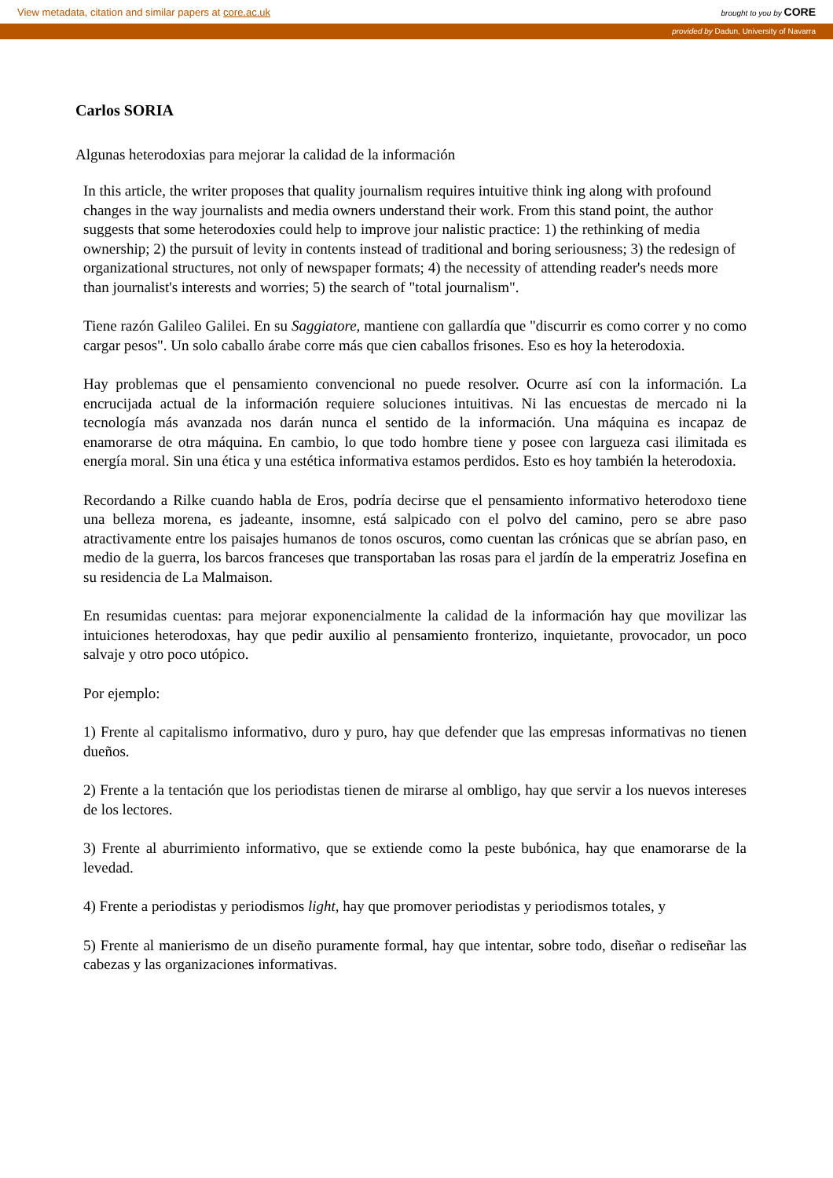View metadata, citation and similar papers at core.ac.uk brought to you by CORE
provided by Dadun, University of Navarra
Carlos SORIA
Algunas heterodoxias para mejorar la calidad de la información
In this article, the writer proposes that quality journalism requires intuitive think ing along with profound changes in the way journalists and media owners understand their work. From this stand point, the author suggests that some heterodoxies could help to improve jour nalistic practice: 1) the rethinking of media ownership; 2) the pursuit of levity in contents instead of traditional and boring seriousness; 3) the redesign of organizational structures, not only of newspaper formats; 4) the necessity of attending reader's needs more than journalist's interests and worries; 5) the search of "total journalism".
Tiene razón Galileo Galilei. En su Saggiatore, mantiene con gallardía que "discurrir es como correr y no como cargar pesos". Un solo caballo árabe corre más que cien caballos frisones. Eso es hoy la heterodoxia.
Hay problemas que el pensamiento convencional no puede resolver. Ocurre así con la información. La encrucijada actual de la información requiere soluciones intuitivas. Ni las encuestas de mercado ni la tecnología más avanzada nos darán nunca el sentido de la información. Una máquina es incapaz de enamorarse de otra máquina. En cambio, lo que todo hombre tiene y posee con largueza casi ilimitada es energía moral. Sin una ética y una estética informativa estamos perdidos. Esto es hoy también la heterodoxia.
Recordando a Rilke cuando habla de Eros, podría decirse que el pensamiento informativo heterodoxo tiene una belleza morena, es jadeante, insomne, está salpicado con el polvo del camino, pero se abre paso atractivamente entre los paisajes humanos de tonos oscuros, como cuentan las crónicas que se abrían paso, en medio de la guerra, los barcos franceses que transportaban las rosas para el jardín de la emperatriz Josefina en su residencia de La Malmaison.
En resumidas cuentas: para mejorar exponencialmente la calidad de la información hay que movilizar las intuiciones heterodoxas, hay que pedir auxilio al pensamiento fronterizo, inquietante, provocador, un poco salvaje y otro poco utópico.
Por ejemplo:
1) Frente al capitalismo informativo, duro y puro, hay que defender que las empresas informativas no tienen dueños.
2) Frente a la tentación que los periodistas tienen de mirarse al ombligo, hay que servir a los nuevos intereses de los lectores.
3) Frente al aburrimiento informativo, que se extiende como la peste bubónica, hay que enamorarse de la levedad.
4) Frente a periodistas y periodismos light, hay que promover periodistas y periodismos totales, y
5) Frente al manierismo de un diseño puramente formal, hay que intentar, sobre todo, diseñar o rediseñar las cabezas y las organizaciones informativas.